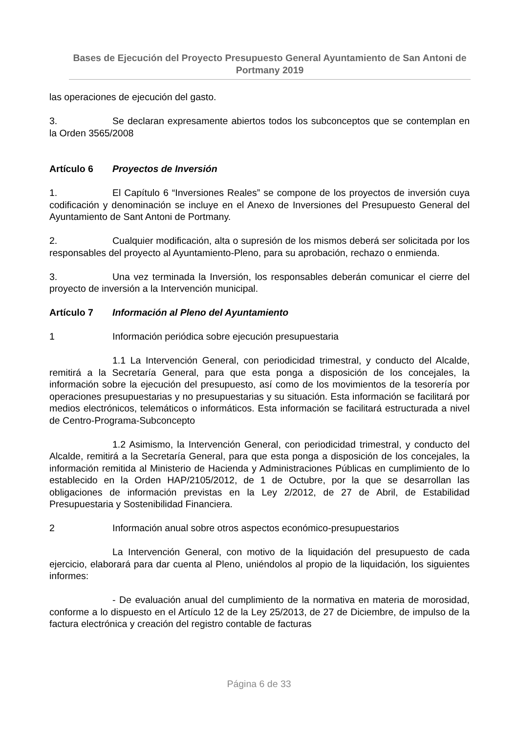Bases de Ejecución del Proyecto Presupuesto General Ayuntamiento de San Antoni de Portmany 2019
las operaciones de ejecución del gasto.
3. Se declaran expresamente abiertos todos los subconceptos que se contemplan en la Orden 3565/2008
Artículo 6 Proyectos de Inversión
1. El Capítulo 6 “Inversiones Reales” se compone de los proyectos de inversión cuya codificación y denominación se incluye en el Anexo de Inversiones del Presupuesto General del Ayuntamiento de Sant Antoni de Portmany.
2. Cualquier modificación, alta o supresión de los mismos deberá ser solicitada por los responsables del proyecto al Ayuntamiento-Pleno, para su aprobación, rechazo o enmienda.
3. Una vez terminada la Inversión, los responsables deberán comunicar el cierre del proyecto de inversión a la Intervención municipal.
Artículo 7 Información al Pleno del Ayuntamiento
1 Información periódica sobre ejecución presupuestaria
1.1 La Intervención General, con periodicidad trimestral, y conducto del Alcalde, remitirá a la Secretaría General, para que esta ponga a disposición de los concejales, la información sobre la ejecución del presupuesto, así como de los movimientos de la tesorería por operaciones presupuestarias y no presupuestarias y su situación. Esta información se facilitará por medios electrónicos, telemáticos o informáticos. Esta información se facilitará estructurada a nivel de Centro-Programa-Subconcepto
1.2 Asimismo, la Intervención General, con periodicidad trimestral, y conducto del Alcalde, remitirá a la Secretaría General, para que esta ponga a disposición de los concejales, la información remitida al Ministerio de Hacienda y Administraciones Públicas en cumplimiento de lo establecido en la Orden HAP/2105/2012, de 1 de Octubre, por la que se desarrollan las obligaciones de información previstas en la Ley 2/2012, de 27 de Abril, de Estabilidad Presupuestaria y Sostenibilidad Financiera.
2 Información anual sobre otros aspectos económico-presupuestarios
La Intervención General, con motivo de la liquidación del presupuesto de cada ejercicio, elaborará para dar cuenta al Pleno, uniéndolos al propio de la liquidación, los siguientes informes:
- De evaluación anual del cumplimiento de la normativa en materia de morosidad, conforme a lo dispuesto en el Artículo 12 de la Ley 25/2013, de 27 de Diciembre, de impulso de la factura electrónica y creación del registro contable de facturas
Página 6 de 33